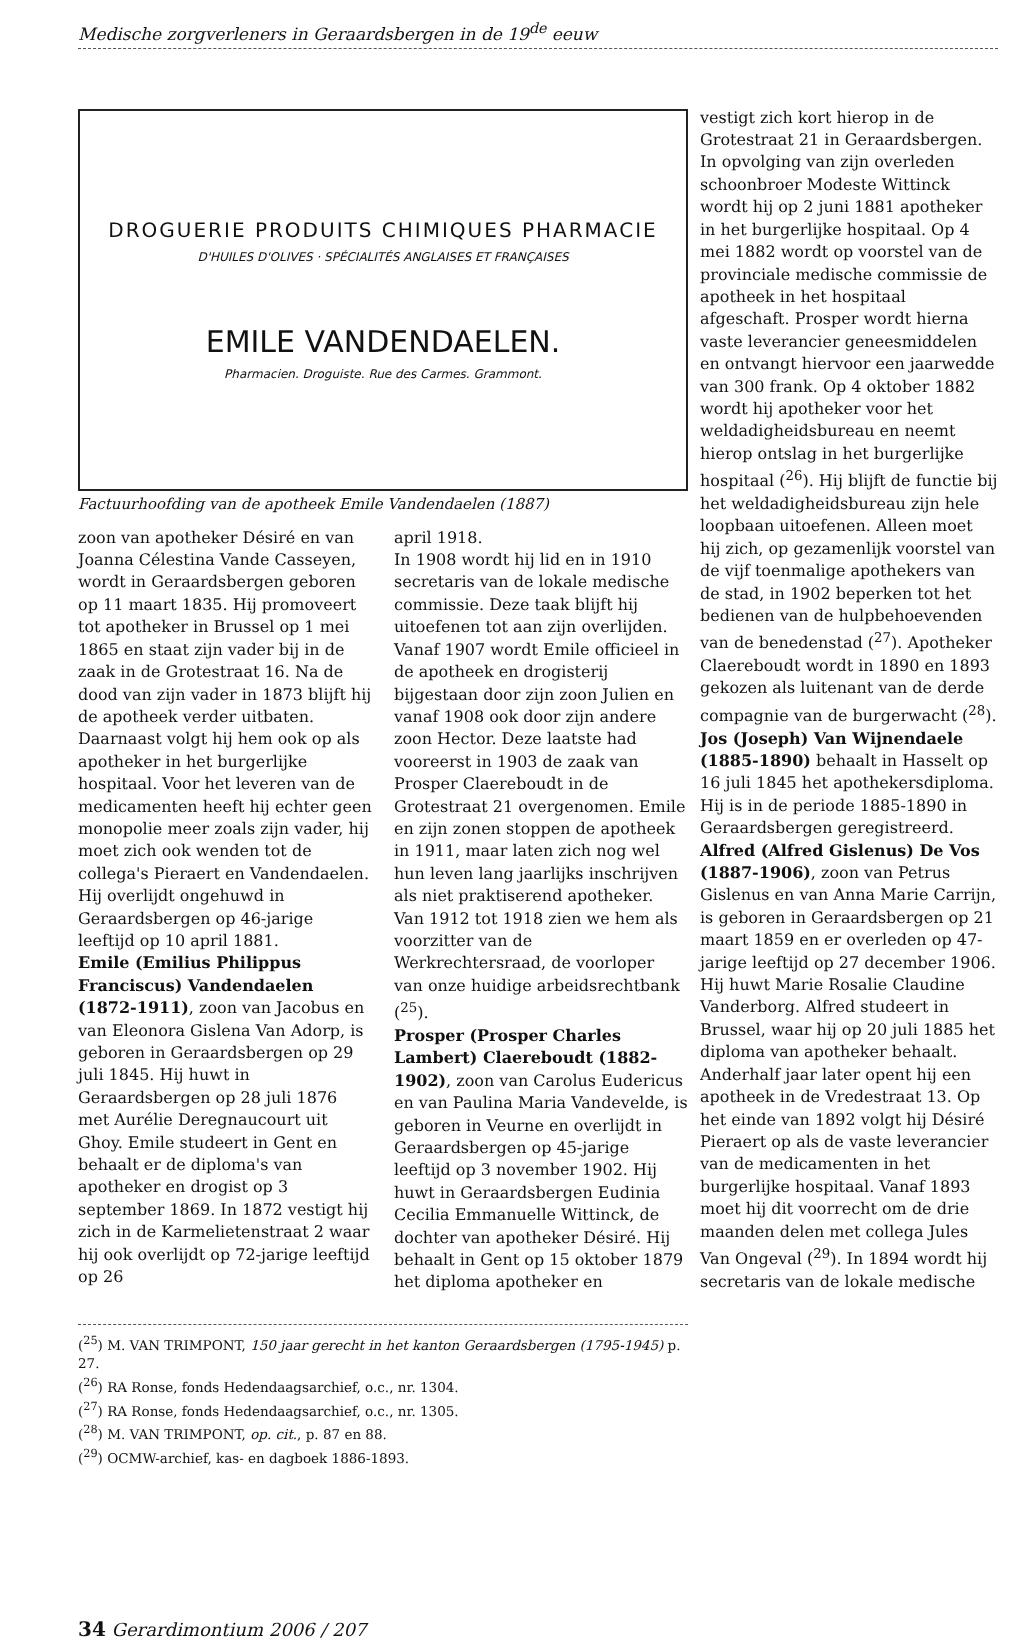Medische zorgverleners in Geraardsbergen in de 19<sup>de</sup> eeuw
DROGUERIE PRODUITS CHIMIQUES PHARMACIE
D'HUILES D'OLIVES · SPÉCIALITÉS ANGLAISES ET FRANÇAISES
EMILE VANDENDAELEN.
Pharmacien. Droguiste. Rue des Carmes. Grammont.
Factuurhoofding van de apotheek Emile Vandendaelen (1887)
zoon van apotheker Désiré en van Joanna Célestina Vande Casseyen, wordt in Geraardsbergen geboren op 11 maart 1835. Hij promoveert tot apotheker in Brussel op 1 mei 1865 en staat zijn vader bij in de zaak in de Grotestraat 16. Na de dood van zijn vader in 1873 blijft hij de apotheek verder uitbaten. Daarnaast volgt hij hem ook op als apotheker in het burgerlijke hospitaal. Voor het leveren van de medicamenten heeft hij echter geen monopolie meer zoals zijn vader, hij moet zich ook wenden tot de collega's Pieraert en Vandendaelen. Hij overlijdt ongehuwd in Geraardsbergen op 46-jarige leeftijd op 10 april 1881.
Emile (Emilius Philippus Franciscus) Vandendaelen (1872-1911), zoon van Jacobus en van Eleonora Gislena Van Adorp, is geboren in Geraardsbergen op 29 juli 1845. Hij huwt in Geraardsbergen op 28 juli 1876 met Aurélie Deregnaucourt uit Ghoy. Emile studeert in Gent en behaalt er de diploma's van apotheker en drogist op 3 september 1869. In 1872 vestigt hij zich in de Karmelietenstraat 2 waar hij ook overlijdt op 72-jarige leeftijd op 26
april 1918.
In 1908 wordt hij lid en in 1910 secretaris van de lokale medische commissie. Deze taak blijft hij uitoefenen tot aan zijn overlijden. Vanaf 1907 wordt Emile officieel in de apotheek en drogisterij bijgestaan door zijn zoon Julien en vanaf 1908 ook door zijn andere zoon Hector. Deze laatste had vooreerst in 1903 de zaak van Prosper Claereboudt in de Grotestraat 21 overgenomen. Emile en zijn zonen stoppen de apotheek in 1911, maar laten zich nog wel hun leven lang jaarlijks inschrijven als niet praktiserend apotheker. Van 1912 tot 1918 zien we hem als voorzitter van de Werkrechtersraad, de voorloper van onze huidige arbeidsrechtbank (<sup>25</sup>).
Prosper (Prosper Charles Lambert) Claereboudt (1882-1902), zoon van Carolus Eudericus en van Paulina Maria Vandevelde, is geboren in Veurne en overlijdt in Geraardsbergen op 45-jarige leeftijd op 3 november 1902. Hij huwt in Geraardsbergen Eudinia Cecilia Emmanuelle Wittinck, de dochter van apotheker Désiré. Hij behaalt in Gent op 15 oktober 1879 het diploma apotheker en
(<sup>25</sup>) M. VAN TRIMPONT, 150 jaar gerecht in het kanton Geraardsbergen (1795-1945) p. 27.
(<sup>26</sup>) RA Ronse, fonds Hedendaagsarchief, o.c., nr. 1304.
(<sup>27</sup>) RA Ronse, fonds Hedendaagsarchief, o.c., nr. 1305.
(<sup>28</sup>) M. VAN TRIMPONT, op. cit., p. 87 en 88.
(<sup>29</sup>) OCMW-archief, kas- en dagboek 1886-1893.
vestigt zich kort hierop in de Grotestraat 21 in Geraardsbergen. In opvolging van zijn overleden schoonbroer Modeste Wittinck wordt hij op 2 juni 1881 apotheker in het burgerlijke hospitaal. Op 4 mei 1882 wordt op voorstel van de provinciale medische commissie de apotheek in het hospitaal afgeschaft. Prosper wordt hierna vaste leverancier geneesmiddelen en ontvangt hiervoor een jaarwedde van 300 frank. Op 4 oktober 1882 wordt hij apotheker voor het weldadigheidsbureau en neemt hierop ontslag in het burgerlijke hospitaal (<sup>26</sup>). Hij blijft de functie bij het weldadigheidsbureau zijn hele loopbaan uitoefenen. Alleen moet hij zich, op gezamenlijk voorstel van de vijf toenmalige apothekers van de stad, in 1902 beperken tot het bedienen van de hulpbehoevenden van de benedenstad (<sup>27</sup>). Apotheker Claereboudt wordt in 1890 en 1893 gekozen als luitenant van de derde compagnie van de burgerwacht (<sup>28</sup>).
Jos (Joseph) Van Wijnendaele (1885-1890) behaalt in Hasselt op 16 juli 1845 het apothekersdiploma. Hij is in de periode 1885-1890 in Geraardsbergen geregistreerd.
Alfred (Alfred Gislenus) De Vos (1887-1906), zoon van Petrus Gislenus en van Anna Marie Carrijn, is geboren in Geraardsbergen op 21 maart 1859 en er overleden op 47-jarige leeftijd op 27 december 1906. Hij huwt Marie Rosalie Claudine Vanderborg. Alfred studeert in Brussel, waar hij op 20 juli 1885 het diploma van apotheker behaalt. Anderhalf jaar later opent hij een apotheek in de Vredestraat 13. Op het einde van 1892 volgt hij Désiré Pieraert op als de vaste leverancier van de medicamenten in het burgerlijke hospitaal. Vanaf 1893 moet hij dit voorrecht om de drie maanden delen met collega Jules Van Ongeval (<sup>29</sup>). In 1894 wordt hij secretaris van de lokale medische
34 Gerardimontium 2006 / 207